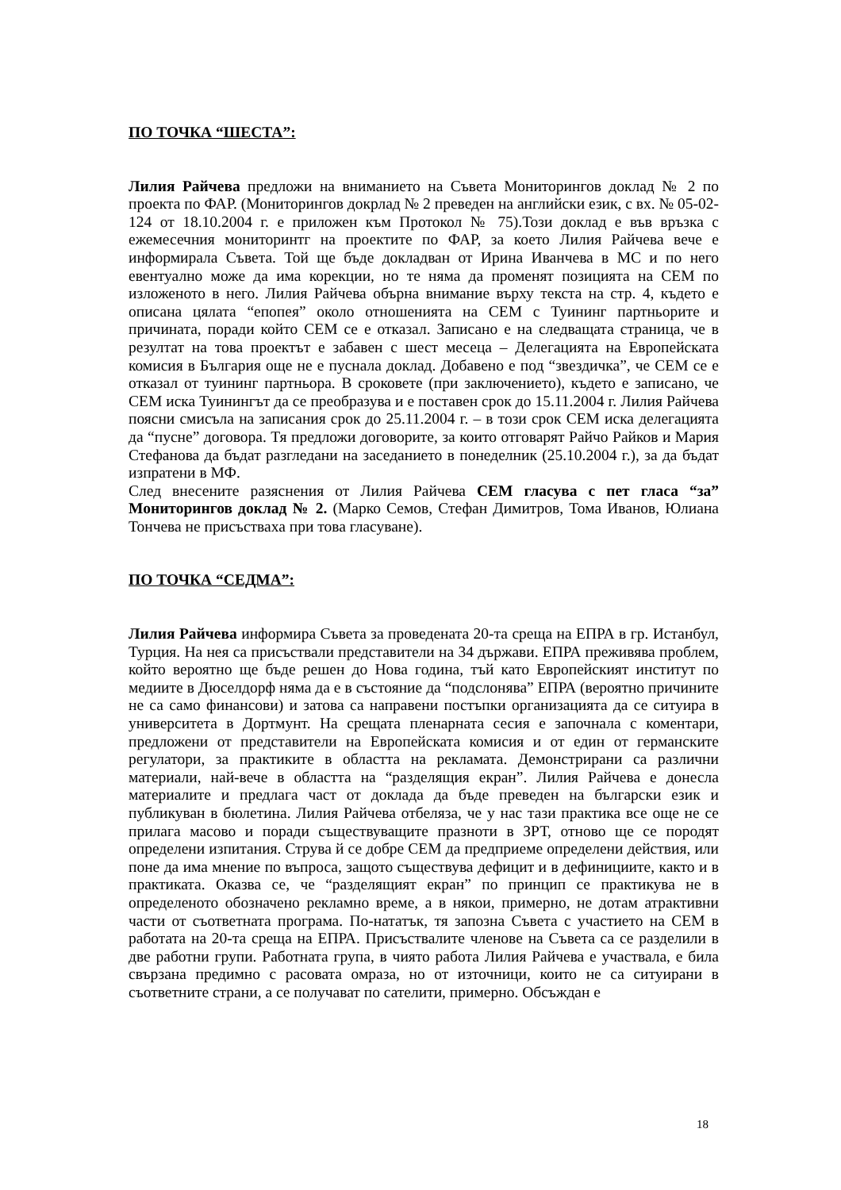ПО ТОЧКА “ШЕСТА”:
Лилия Райчева предложи на вниманието на Съвета Мониторингов доклад № 2 по проекта по ФАР. (Мониторингов докрлад № 2 преведен на английски език, с вх. № 05-02-124 от 18.10.2004 г. е приложен към Протокол № 75).Този доклад е във връзка с ежемесечния мониторинтг на проектите по ФАР, за което Лилия Райчева вече е информирала Съвета. Той ще бъде докладван от Ирина Иванчева в МС и по него евентуално може да има корекции, но те няма да променят позицията на СЕМ по изложеното в него. Лилия Райчева обърна внимание върху текста на стр. 4, където е описана цялата “епопея” около отношенията на СЕМ с Туининг партньорите и причината, поради който СЕМ се е отказал. Записано е на следващата страница, че в резултат на това проектът е забавен с шест месеца – Делегацията на Европейската комисия в България още не е пуснала доклад. Добавено е под “звездичка”, че СЕМ се е отказал от туининг партньора. В сроковете (при заключението), където е записано, че СЕМ иска Туинингът да се преобразува и е поставен срок до 15.11.2004 г. Лилия Райчева поясни смисъла на записания срок до 25.11.2004 г. – в този срок СЕМ иска делегацията да “пусне” договора. Тя предложи договорите, за които отговарят Райчо Райков и Мария Стефанова да бъдат разгледани на заседанието в понеделник (25.10.2004 г.), за да бъдат изпратени в МФ.
След внесените разяснения от Лилия Райчева СЕМ гласува с пет гласа “за” Мониторингов доклад № 2. (Марко Семов, Стефан Димитров, Тома Иванов, Юлиана Тончева не присъстваха при това гласуване).
ПО ТОЧКА “СЕДМА”:
Лилия Райчева информира Съвета за проведената 20-та среща на ЕПРА в гр. Истанбул, Турция. На нея са присъствали представители на 34 държави. ЕПРА преживява проблем, който вероятно ще бъде решен до Нова година, тъй като Европейският институт по медиите в Дюселдорф няма да е в състояние да “подслонява” ЕПРА (вероятно причините не са само финансови) и затова са направени постъпки организацията да се ситуира в университета в Дортмунт. На срещата пленарната сесия е започнала с коментари, предложени от представители на Европейската комисия и от един от германските регулатори, за практиките в областта на рекламата. Демонстрирани са различни материали, най-вече в областта на “разделящия екран”. Лилия Райчева е донесла материалите и предлага част от доклада да бъде преведен на български език и публикуван в бюлетина. Лилия Райчева отбеляза, че у нас тази практика все още не се прилага масово и поради съществуващите празноти в ЗРТ, отново ще се породят определени изпитания. Струва й се добре СЕМ да предприеме определени действия, или поне да има мнение по въпроса, защото съществува дефицит и в дефинициите, както и в практиката. Оказва се, че “разделящият екран” по принцип се практикува не в определеното обозначено рекламно време, а в някои, примерно, не дотам атрактивни части от съответната програма. По-нататък, тя запозна Съвета с участието на СЕМ в работата на 20-та среща на ЕПРА. Присъствалите членове на Съвета са се разделили в две работни групи. Работната група, в чиято работа Лилия Райчева е участвала, е била свързана предимно с расовата омраза, но от източници, които не са ситуирани в съответните страни, а се получават по сателити, примерно. Обсъждан е
18